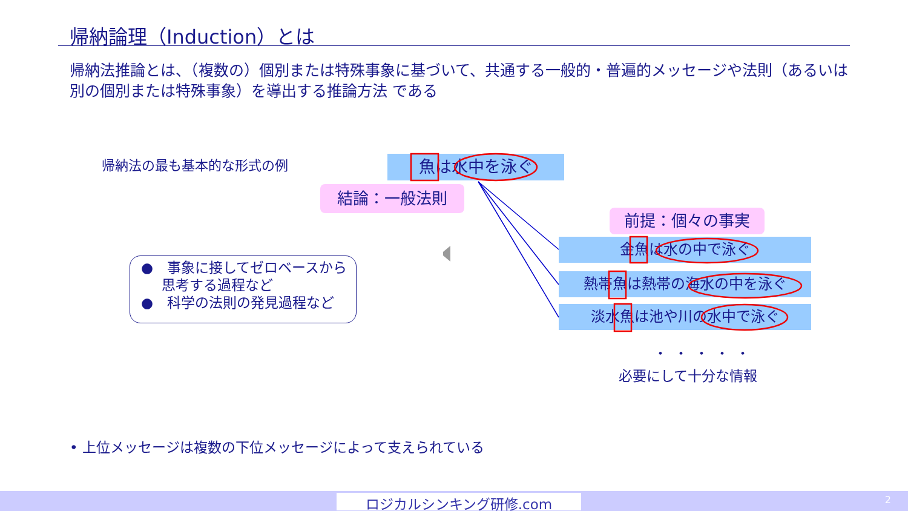帰納論理（Induction）とは
帰納法推論とは、（複数の）個別または特殊事象に基づいて、共通する一般的・普遍的メッセージや法則（あるいは別の個別または特殊事象）を導出する推論方法 である
帰納法の最も基本的な形式の例 魚は水中を泳ぐ
結論：一般法則
前提：個々の事実
金魚は水の中で泳ぐ
熱帯魚は熱帯の海水の中を泳ぐ
淡水魚は池や川の水中で泳ぐ
●　事象に接してゼロベースから思考する過程など
●　科学の法則の発見過程など
・・・・・
必要にして十分な情報
• 上位メッセージは複数の下位メッセージによって支えられている
ロジカルシンキング研修.com 2